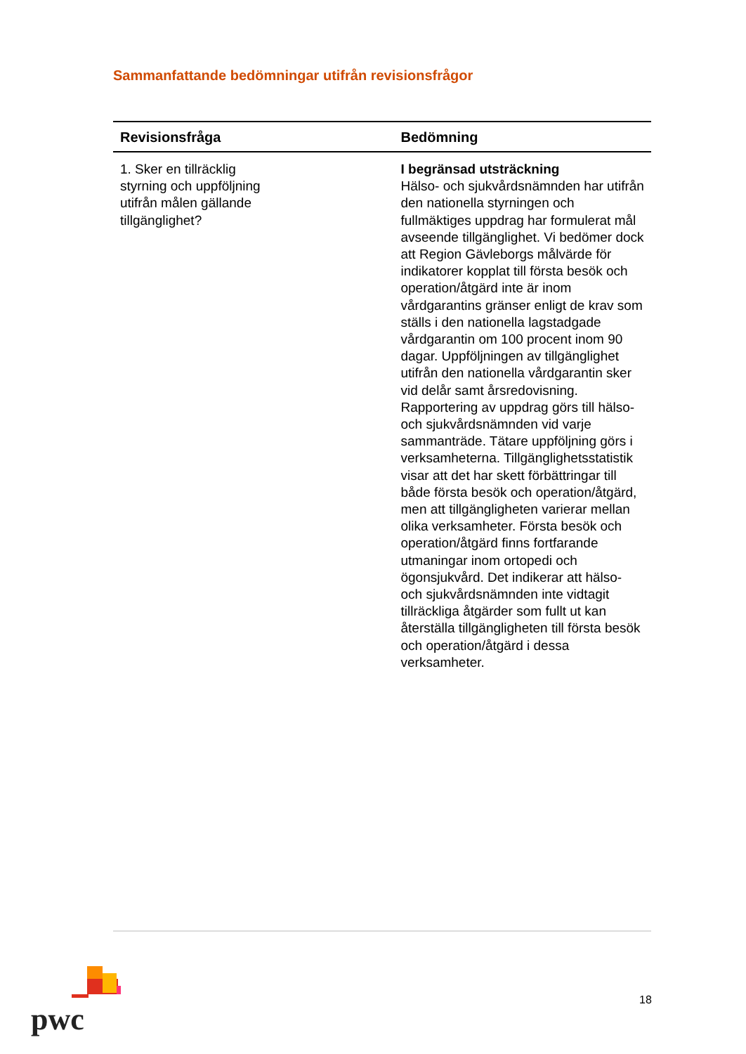Sammanfattande bedömningar utifrån revisionsfrågor
| Revisionsfråga | Bedömning |
| --- | --- |
| 1. Sker en tillräcklig styrning och uppföljning utifrån målen gällande tillgänglighet? | I begränsad utsträckning Hälso- och sjukvårdsnämnden har utifrån den nationella styrningen och fullmäktiges uppdrag har formulerat mål avseende tillgänglighet. Vi bedömer dock att Region Gävleborgs målvärde för indikatorer kopplat till första besök och operation/åtgärd inte är inom vårdgarantins gränser enligt de krav som ställs i den nationella lagstadgade vårdgarantin om 100 procent inom 90 dagar. Uppföljningen av tillgänglighet utifrån den nationella vårdgarantin sker vid delår samt årsredovisning. Rapportering av uppdrag görs till hälso-och sjukvårdsnämnden vid varje sammanträde. Tätare uppföljning görs i verksamheterna. Tillgänglighetsstatistik visar att det har skett förbättringar till både första besök och operation/åtgärd, men att tillgängligheten varierar mellan olika verksamheter. Första besök och operation/åtgärd finns fortfarande utmaningar inom ortopedi och ögonsjukvård. Det indikerar att hälso- och sjukvårdsnämnden inte vidtagit tillräckliga åtgärder som fullt ut kan återställa tillgängligheten till första besök och operation/åtgärd i dessa verksamheter. |
pwc
18